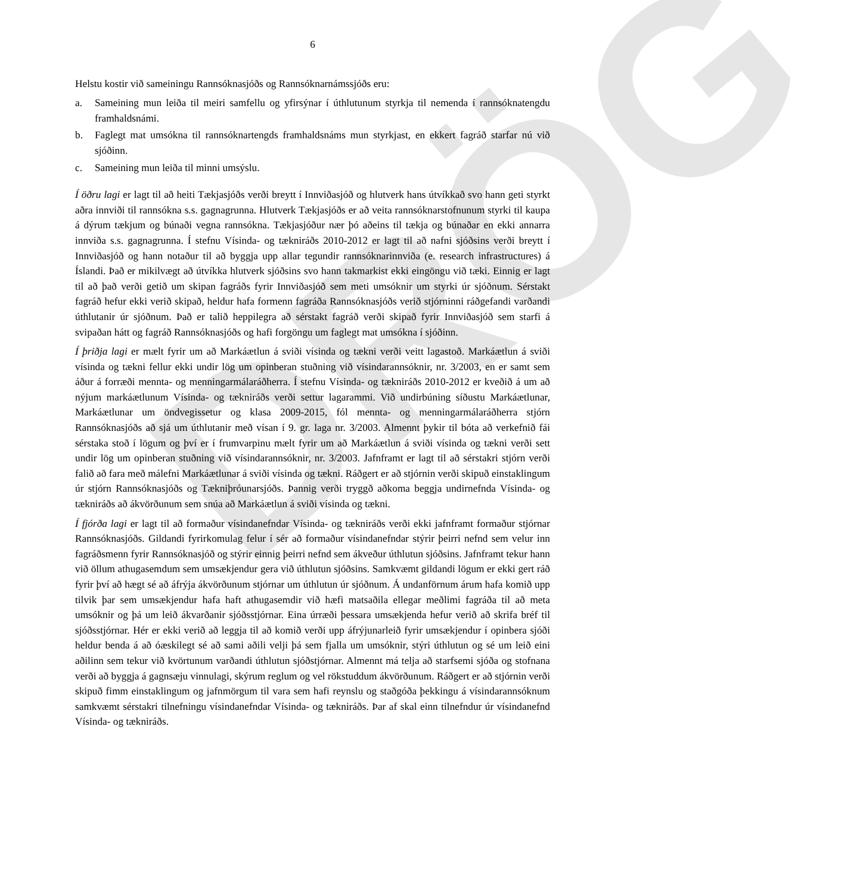DRÖG
6
Helstu kostir við sameiningu Rannsóknasjóðs og Rannsóknarnámssjóðs eru:
a. Sameining mun leiða til meiri samfellu og yfirsýnar í úthlutunum styrkja til nemenda í rannsóknatengdu framhaldsnámi.
b. Faglegt mat umsókna til rannsóknartengds framhaldsnáms mun styrkjast, en ekkert fagráð starfar nú við sjóðinn.
c. Sameining mun leiða til minni umsýslu.
Í öðru lagi er lagt til að heiti Tækjasjóðs verði breytt í Innviðasjóð og hlutverk hans útvíkkað svo hann geti styrkt aðra innviði til rannsókna s.s. gagnagrunna. Hlutverk Tækjasjóðs er að veita rannsóknarstofnunum styrki til kaupa á dýrum tækjum og búnaði vegna rannsókna. Tækjasjóður nær þó aðeins til tækja og búnaðar en ekki annarra innviða s.s. gagnagrunna. Í stefnu Vísinda- og tækniráðs 2010-2012 er lagt til að nafni sjóðsins verði breytt í Innviðasjóð og hann notaður til að byggja upp allar tegundir rannsóknarinnviða (e. research infrastructures) á Íslandi. Það er mikilvægt að útvíkka hlutverk sjóðsins svo hann takmarkist ekki eingöngu við tæki. Einnig er lagt til að það verði getið um skipan fagráðs fyrir Innviðasjóð sem meti umsóknir um styrki úr sjóðnum. Sérstakt fagráð hefur ekki verið skipað, heldur hafa formenn fagráða Rannsóknasjóðs verið stjórninni ráðgefandi varðandi úthlutanir úr sjóðnum. Það er talið heppilegra að sérstakt fagráð verði skipað fyrir Innviðasjóð sem starfi á svipaðan hátt og fagráð Rannsóknasjóðs og hafi forgöngu um faglegt mat umsókna í sjóðinn.
Í þriðja lagi er mælt fyrir um að Markáætlun á sviði vísinda og tækni verði veitt lagastoð. Markáætlun á sviði vísinda og tækni fellur ekki undir lög um opinberan stuðning við vísindarannsóknir, nr. 3/2003, en er samt sem áður á forræði mennta- og menningarmálaráðherra. Í stefnu Vísinda- og tækniráðs 2010-2012 er kveðið á um að nýjum markáætlunum Vísinda- og tækniráðs verði settur lagarammi. Við undirbúning síðustu Markáætlunar, Markáætlunar um öndvegissetur og klasa 2009-2015, fól mennta- og menningarmálaráðherra stjórn Rannsóknasjóðs að sjá um úthlutanir með vísan í 9. gr. laga nr. 3/2003. Almennt þykir til bóta að verkefnið fái sérstaka stoð í lögum og því er í frumvarpinu mælt fyrir um að Markáætlun á sviði vísinda og tækni verði sett undir lög um opinberan stuðning við vísindarannsóknir, nr. 3/2003. Jafnframt er lagt til að sérstakri stjórn verði falið að fara með málefni Markáætlunar á sviði vísinda og tækni. Ráðgert er að stjórnin verði skipuð einstaklingum úr stjórn Rannsóknasjóðs og Tækniþróunarsjóðs. Þannig verði tryggð aðkoma beggja undirnefnda Vísinda- og tækniráðs að ákvörðunum sem snúa að Markáætlun á sviði vísinda og tækni.
Í fjórða lagi er lagt til að formaður vísindanefndar Vísinda- og tækniráðs verði ekki jafnframt formaður stjórnar Rannsóknasjóðs. Gildandi fyrirkomulag felur í sér að formaður vísindanefndar stýrir þeirri nefnd sem velur inn fagráðsmenn fyrir Rannsóknasjóð og stýrir einnig þeirri nefnd sem ákveður úthlutun sjóðsins. Jafnframt tekur hann við öllum athugasemdum sem umsækjendur gera við úthlutun sjóðsins. Samkvæmt gildandi lögum er ekki gert ráð fyrir því að hægt sé að áfrýja ákvörðunum stjórnar um úthlutun úr sjóðnum. Á undanförnum árum hafa komið upp tilvik þar sem umsækjendur hafa haft athugasemdir við hæfi matsaðila ellegar meðlimi fagráða til að meta umsóknir og þá um leið ákvarðanir sjóðsstjórnar. Eina úrræði þessara umsækjenda hefur verið að skrifa bréf til sjóðsstjórnar. Hér er ekki verið að leggja til að komið verði upp áfrýjunarleið fyrir umsækjendur í opinbera sjóði heldur benda á að óæskilegt sé að sami aðili velji þá sem fjalla um umsóknir, stýri úthlutun og sé um leið eini aðilinn sem tekur við kvörtunum varðandi úthlutun sjóðstjórnar. Almennt má telja að starfsemi sjóða og stofnana verði að byggja á gagnsæju vinnulagi, skýrum reglum og vel rökstuddum ákvörðunum. Ráðgert er að stjórnin verði skipuð fimm einstaklingum og jafnmörgum til vara sem hafi reynslu og staðgóða þekkingu á vísindarannsóknum samkvæmt sérstakri tilnefningu vísindanefndar Vísinda- og tækniráðs. Þar af skal einn tilnefndur úr vísindanefnd Vísinda- og tækniráðs.